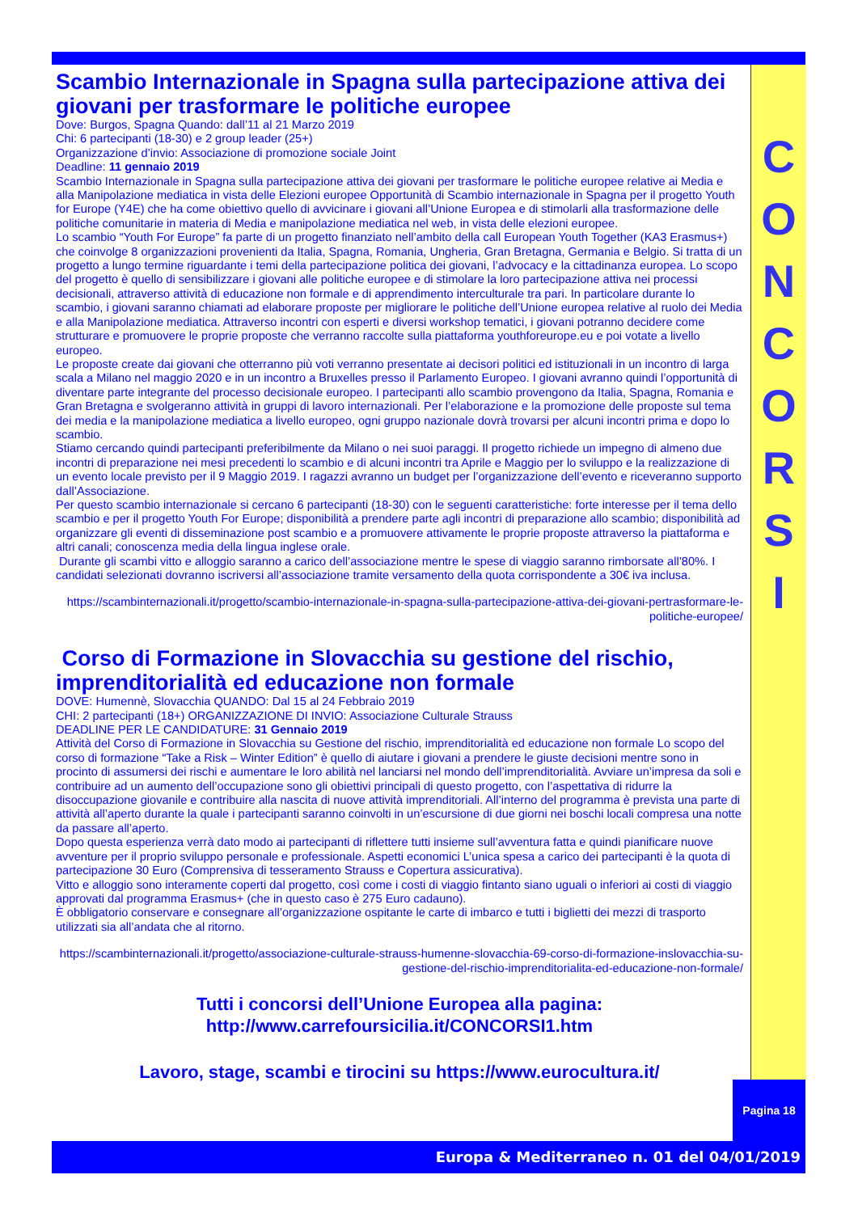C
O
N
C
O
R
S
I
Scambio Internazionale in Spagna sulla partecipazione attiva dei giovani per trasformare le politiche europee
Dove: Burgos, Spagna Quando: dall’11 al 21 Marzo 2019
Chi: 6 partecipanti (18-30) e 2 group leader (25+)
Organizzazione d’invio: Associazione di promozione sociale Joint
Deadline: 11 gennaio 2019
Scambio Internazionale in Spagna sulla partecipazione attiva dei giovani per trasformare le politiche europee relative ai Media e alla Manipolazione mediatica in vista delle Elezioni europee Opportunità di Scambio internazionale in Spagna per il progetto Youth for Europe (Y4E) che ha come obiettivo quello di avvicinare i giovani all’Unione Europea e di stimolarli alla trasformazione delle politiche comunitarie in materia di Media e manipolazione mediatica nel web, in vista delle elezioni europee.
Lo scambio “Youth For Europe” fa parte di un progetto finanziato nell’ambito della call European Youth Together (KA3 Erasmus+) che coinvolge 8 organizzazioni provenienti da Italia, Spagna, Romania, Ungheria, Gran Bretagna, Germania e Belgio. Si tratta di un progetto a lungo termine riguardante i temi della partecipazione politica dei giovani, l’advocacy e la cittadinanza europea. Lo scopo del progetto è quello di sensibilizzare i giovani alle politiche europee e di stimolare la loro partecipazione attiva nei processi decisionali, attraverso attività di educazione non formale e di apprendimento interculturale tra pari. In particolare durante lo scambio, i giovani saranno chiamati ad elaborare proposte per migliorare le politiche dell’Unione europea relative al ruolo dei Media e alla Manipolazione mediatica. Attraverso incontri con esperti e diversi workshop tematici, i giovani potranno decidere come strutturare e promuovere le proprie proposte che verranno raccolte sulla piattaforma youthforeurope.eu e poi votate a livello europeo.
Le proposte create dai giovani che otterranno più voti verranno presentate ai decisori politici ed istituzionali in un incontro di larga scala a Milano nel maggio 2020 e in un incontro a Bruxelles presso il Parlamento Europeo. I giovani avranno quindi l’opportunità di diventare parte integrante del processo decisionale europeo. I partecipanti allo scambio provengono da Italia, Spagna, Romania e Gran Bretagna e svolgeranno attività in gruppi di lavoro internazionali. Per l’elaborazione e la promozione delle proposte sul tema dei media e la manipolazione mediatica a livello europeo, ogni gruppo nazionale dovrà trovarsi per alcuni incontri prima e dopo lo scambio.
Stiamo cercando quindi partecipanti preferibilmente da Milano o nei suoi paraggi. Il progetto richiede un impegno di almeno due incontri di preparazione nei mesi precedenti lo scambio e di alcuni incontri tra Aprile e Maggio per lo sviluppo e la realizzazione di un evento locale previsto per il 9 Maggio 2019. I ragazzi avranno un budget per l’organizzazione dell’evento e riceveranno supporto dall’Associazione.
Per questo scambio internazionale si cercano 6 partecipanti (18-30) con le seguenti caratteristiche: forte interesse per il tema dello scambio e per il progetto Youth For Europe; disponibilità a prendere parte agli incontri di preparazione allo scambio; disponibilità ad organizzare gli eventi di disseminazione post scambio e a promuovere attivamente le proprie proposte attraverso la piattaforma e altri canali; conoscenza media della lingua inglese orale.
Durante gli scambi vitto e alloggio saranno a carico dell’associazione mentre le spese di viaggio saranno rimborsate all’80%. I candidati selezionati dovranno iscriversi all’associazione tramite versamento della quota corrispondente a 30€ iva inclusa.
https://scambinternazionali.it/progetto/scambio-internazionale-in-spagna-sulla-partecipazione-attiva-dei-giovani-pertrasformare-le-politiche-europee/
Corso di Formazione in Slovacchia su gestione del rischio, imprenditorialità ed educazione non formale
DOVE: Humennè, Slovacchia QUANDO: Dal 15 al 24 Febbraio 2019
CHI: 2 partecipanti (18+) ORGANIZZAZIONE DI INVIO: Associazione Culturale Strauss
DEADLINE PER LE CANDIDATURE: 31 Gennaio 2019
Attività del Corso di Formazione in Slovacchia su Gestione del rischio, imprenditorialità ed educazione non formale Lo scopo del corso di formazione “Take a Risk – Winter Edition” è quello di aiutare i giovani a prendere le giuste decisioni mentre sono in procinto di assumersi dei rischi e aumentare le loro abilità nel lanciarsi nel mondo dell’imprenditorialità. Avviare un’impresa da soli e contribuire ad un aumento dell’occupazione sono gli obiettivi principali di questo progetto, con l’aspettativa di ridurre la disoccupazione giovanile e contribuire alla nascita di nuove attività imprenditoriali. All’interno del programma è prevista una parte di attività all’aperto durante la quale i partecipanti saranno coinvolti in un’escursione di due giorni nei boschi locali compresa una notte da passare all’aperto.
Dopo questa esperienza verrà dato modo ai partecipanti di riflettere tutti insieme sull’avventura fatta e quindi pianificare nuove avventure per il proprio sviluppo personale e professionale. Aspetti economici L’unica spesa a carico dei partecipanti è la quota di partecipazione 30 Euro (Comprensiva di tesseramento Strauss e Copertura assicurativa).
Vitto e alloggio sono interamente coperti dal progetto, così come i costi di viaggio fintanto siano uguali o inferiori ai costi di viaggio approvati dal programma Erasmus+ (che in questo caso è 275 Euro cadauno).
È obbligatorio conservare e consegnare all’organizzazione ospitante le carte di imbarco e tutti i biglietti dei mezzi di trasporto utilizzati sia all’andata che al ritorno.
https://scambinternazionali.it/progetto/associazione-culturale-strauss-humenne-slovacchia-69-corso-di-formazione-inslovacchia-su-gestione-del-rischio-imprenditorialita-ed-educazione-non-formale/
Tutti i concorsi dell’Unione Europea alla pagina:
http://www.carrefoursicilia.it/CONCORSI1.htm
Lavoro, stage, scambi e tirocini su https://www.eurocultura.it/
Pagina 18
Europa & Mediterraneo n. 01 del 04/01/2019